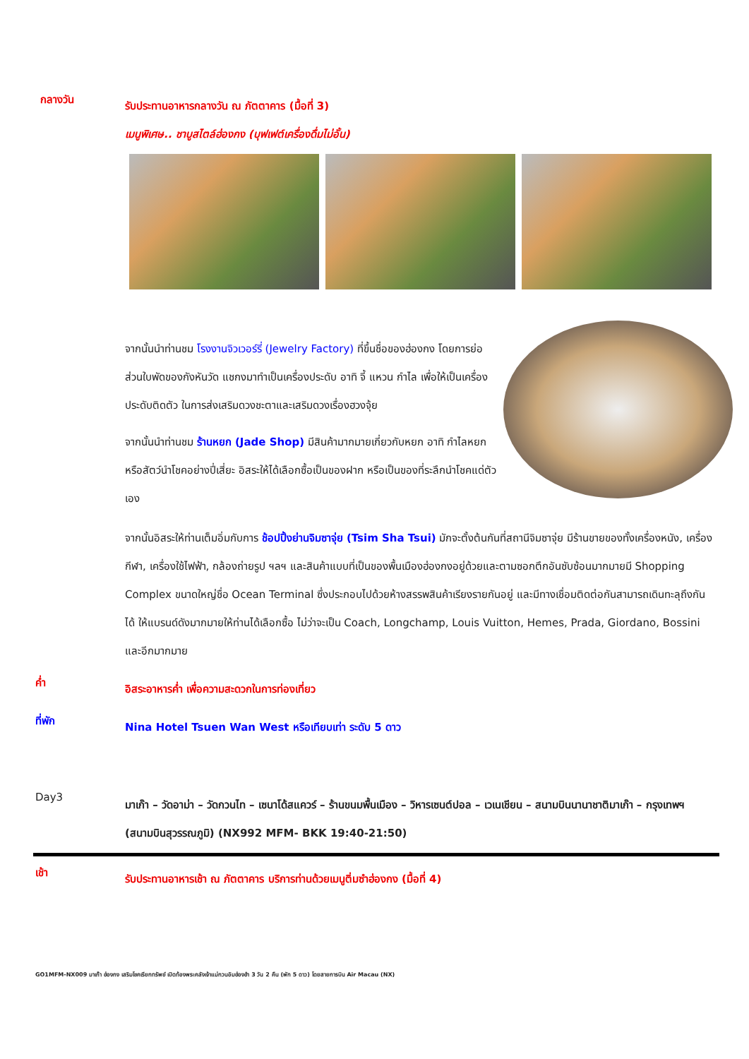กลางวัน
รับประทานอาหารกลางวัน ณ ภัตตาคาร (มื้อที่ 3)
เมนูพิเศษ.. ชาบูสไตล์ฮ่องกง (บุฟเฟต์เครื่องดื่มไม่อั้น)
จากนั้นนำท่านชม โรงงานจิวเวอร์รี่ (Jewelry Factory) ที่ขึ้นชื่อของฮ่องกง โดยการย่อส่วนใบพัดของกังหันวัด แชกงมาทำเป็นเครื่องประดับ อาทิ จี้ แหวน กำไล เพื่อให้เป็นเครื่องประดับติดตัว ในการส่งเสริมดวงชะตาและเสริมดวงเรื่องฮวงจุ้ย
จากนั้นนำท่านชม ร้านหยก (Jade Shop) มีสินค้ามากมายเกี่ยวกับหยก อาทิ กำไลหยก หรือสัตว์นำโชคอย่างปี่เสี่ยะ อิสระให้ได้เลือกซื้อเป็นของฝาก หรือเป็นของที่ระลึกนำโชคแด่ตัวเอง
จากนั้นอิสระให้ท่านเต็มอิ่มกับการ ช้อปปิ้งย่านจิมซาจุ่ย (Tsim Sha Tsui) มักจะตั้งต้นกันที่สถานีจิมซาจุ่ย มีร้านขายของทั้งเครื่องหนัง, เครื่องกีฬา, เครื่องใช้ไฟฟ้า, กล้องถ่ายรูป ฯลฯ และสินค้าแบบที่เป็นของพื้นเมืองฮ่องกงอยู่ด้วยและตามซอกตึกอันซับซ้อนมากมายมี Shopping Complex ขนาดใหญ่ชื่อ Ocean Terminal ซึ่งประกอบไปด้วยห้างสรรพสินค้าเรียงรายกันอยู่ และมีทางเชื่อมติดต่อกันสามารถเดินทะลุถึงกันได้ ให้แบรนด์ดังมากมายให้ท่านได้เลือกซื้อ ไม่ว่าจะเป็น Coach, Longchamp, Louis Vuitton, Hemes, Prada, Giordano, Bossini และอีกมากมาย
ค่ำ
อิสระอาหารค่ำ เพื่อความสะดวกในการท่องเที่ยว
ที่พัก
Nina Hotel Tsuen Wan West หรือเทียบเท่า ระดับ 5 ดาว
Day3
มาเก๊า – วัดอาม่า – วัดกวนไท – เซนาโด้สแควร์ – ร้านขนมพื้นเมือง – วิหารเซนต์ปอล – เวเนเชียน – สนามบินนานาชาติมาเก๊า – กรุงเทพฯ (สนามบินสุวรรณภูมิ) (NX992 MFM- BKK 19:40-21:50)
เช้า
รับประทานอาหารเช้า ณ ภัตตาคาร บริการท่านด้วยเมนูติ่มซำฮ่องกง (มื้อที่ 4)
GO1MFM-NX009 มาเก๊า ฮ่องกง เสริมโชคเรียกทรัพย์ เปิดท้องพระคลังเจ้าแม่กวนอิมฮ่องฮำ 3 วัน 2 คืน (พัก 5 ดาว) โดยสายการบิน Air Macau (NX)